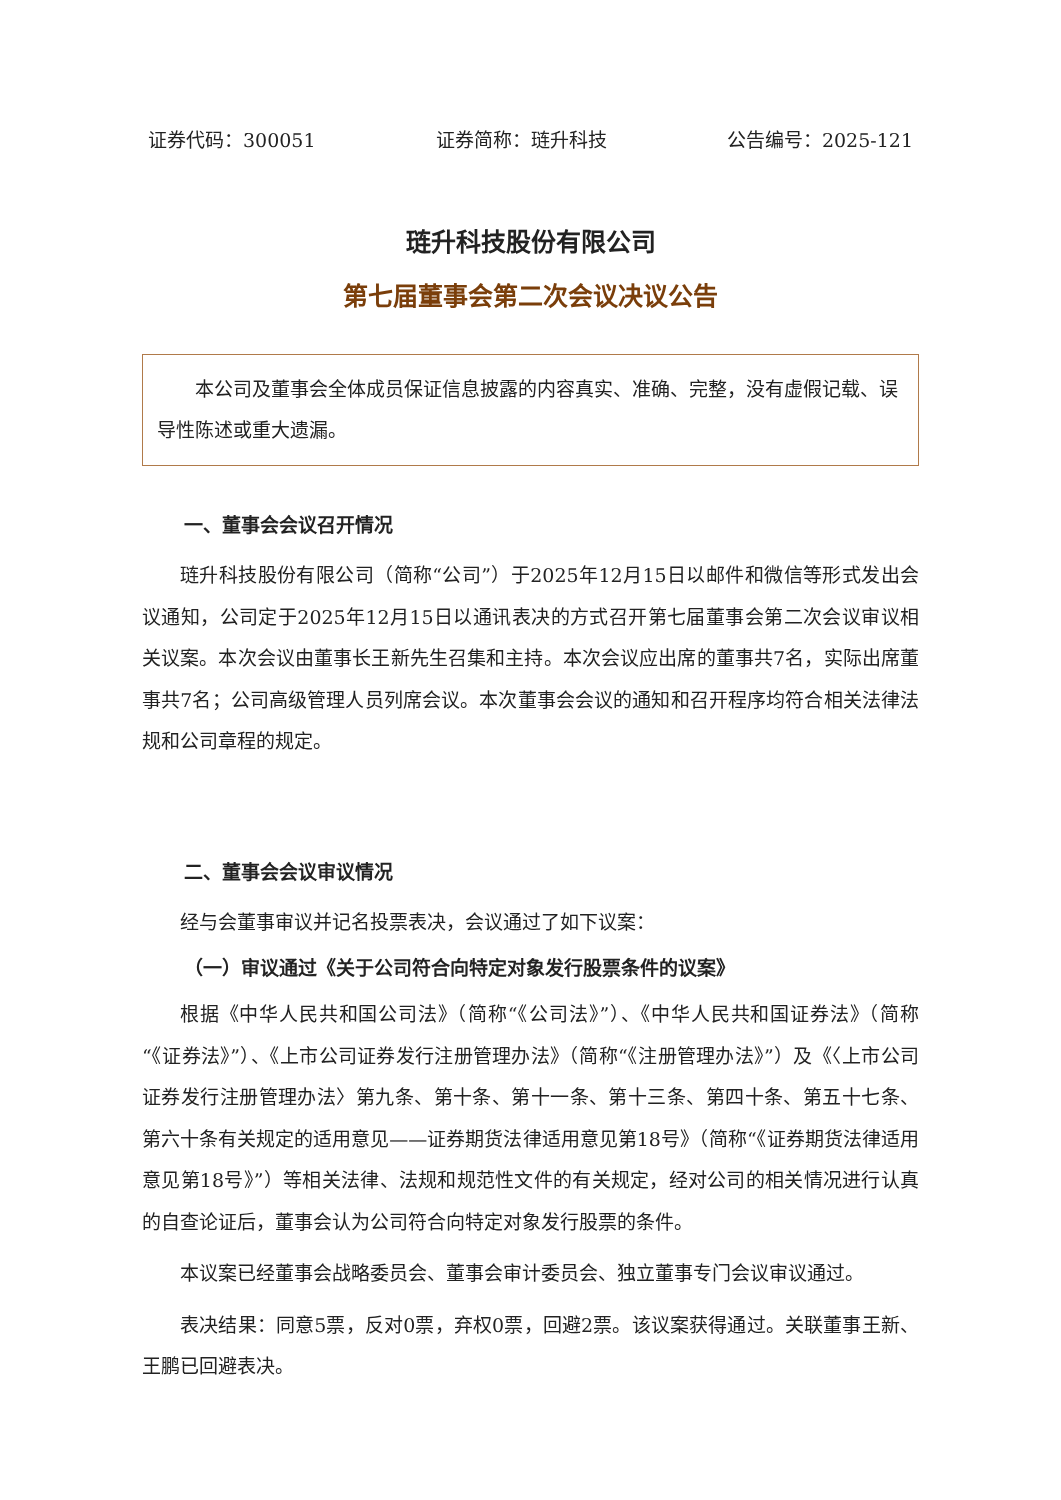证券代码：300051 证券简称：琏升科技 公告编号：2025-121
琏升科技股份有限公司
第七届董事会第二次会议决议公告
本公司及董事会全体成员保证信息披露的内容真实、准确、完整，没有虚假记载、误导性陈述或重大遗漏。
一、董事会会议召开情况
琏升科技股份有限公司（简称“公司”）于2025年12月15日以邮件和微信等形式发出会议通知，公司定于2025年12月15日以通讯表决的方式召开第七届董事会第二次会议审议相关议案。本次会议由董事长王新先生召集和主持。本次会议应出席的董事共7名，实际出席董事共7名；公司高级管理人员列席会议。本次董事会会议的通知和召开程序均符合相关法律法规和公司章程的规定。
二、董事会会议审议情况
经与会董事审议并记名投票表决，会议通过了如下议案：
（一）审议通过《关于公司符合向特定对象发行股票条件的议案》
根据《中华人民共和国公司法》（简称“《公司法》”）、《中华人民共和国证券法》（简称“《证券法》”）、《上市公司证券发行注册管理办法》（简称“《注册管理办法》”）及《〈上市公司证券发行注册管理办法〉第九条、第十条、第十一条、第十三条、第四十条、第五十七条、第六十条有关规定的适用意见——证券期货法律适用意见第18号》（简称“《证券期货法律适用意见第18号》”）等相关法律、法规和规范性文件的有关规定，经对公司的相关情况进行认真的自查论证后，董事会认为公司符合向特定对象发行股票的条件。
本议案已经董事会战略委员会、董事会审计委员会、独立董事专门会议审议通过。
表决结果：同意5票，反对0票，弃权0票，回避2票。该议案获得通过。关联董事王新、王鹏已回避表决。